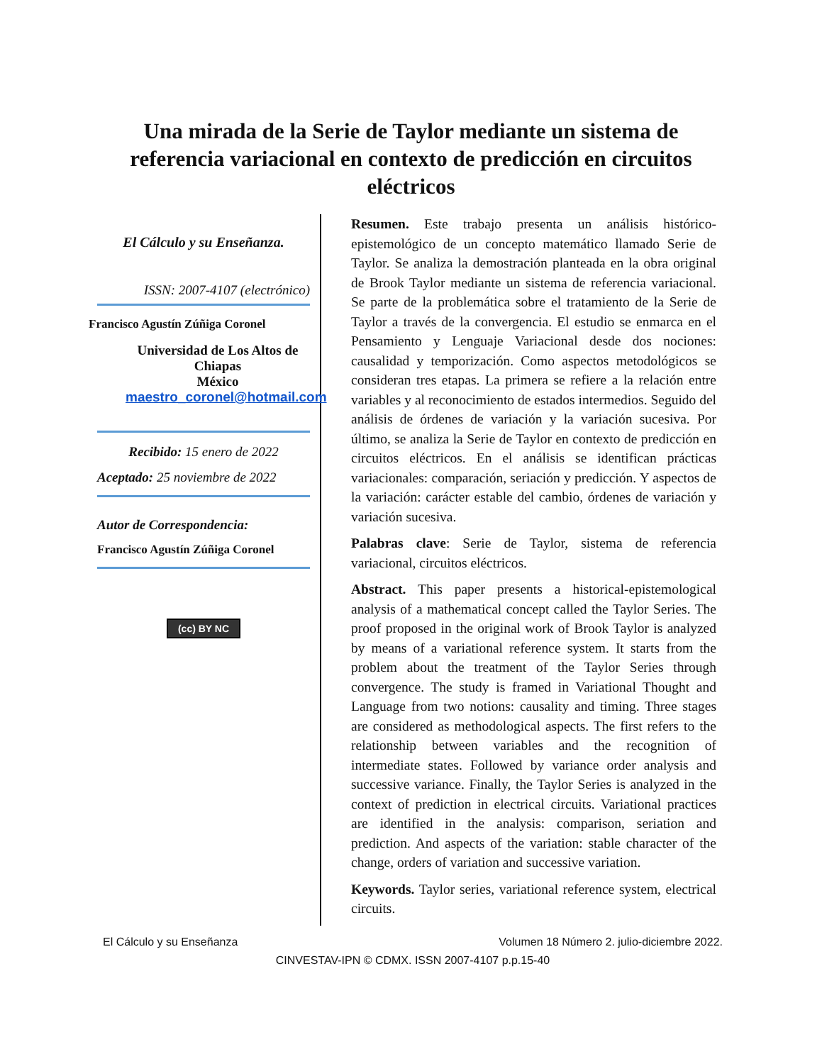Una mirada de la Serie de Taylor mediante un sistema de referencia variacional en contexto de predicción en circuitos eléctricos
El Cálculo y su Enseñanza.
ISSN: 2007-4107 (electrónico)
Francisco Agustín Zúñiga Coronel
Universidad de Los Altos de Chiapas
México
maestro_coronel@hotmail.com
Recibido: 15 enero de 2022
Aceptado: 25 noviembre de 2022
Autor de Correspondencia:
Francisco Agustín Zúñiga Coronel
(cc) BY NC
Resumen. Este trabajo presenta un análisis histórico-epistemológico de un concepto matemático llamado Serie de Taylor. Se analiza la demostración planteada en la obra original de Brook Taylor mediante un sistema de referencia variacional. Se parte de la problemática sobre el tratamiento de la Serie de Taylor a través de la convergencia. El estudio se enmarca en el Pensamiento y Lenguaje Variacional desde dos nociones: causalidad y temporización. Como aspectos metodológicos se consideran tres etapas. La primera se refiere a la relación entre variables y al reconocimiento de estados intermedios. Seguido del análisis de órdenes de variación y la variación sucesiva. Por último, se analiza la Serie de Taylor en contexto de predicción en circuitos eléctricos. En el análisis se identifican prácticas variacionales: comparación, seriación y predicción. Y aspectos de la variación: carácter estable del cambio, órdenes de variación y variación sucesiva.
Palabras clave: Serie de Taylor, sistema de referencia variacional, circuitos eléctricos.
Abstract. This paper presents a historical-epistemological analysis of a mathematical concept called the Taylor Series. The proof proposed in the original work of Brook Taylor is analyzed by means of a variational reference system. It starts from the problem about the treatment of the Taylor Series through convergence. The study is framed in Variational Thought and Language from two notions: causality and timing. Three stages are considered as methodological aspects. The first refers to the relationship between variables and the recognition of intermediate states. Followed by variance order analysis and successive variance. Finally, the Taylor Series is analyzed in the context of prediction in electrical circuits. Variational practices are identified in the analysis: comparison, seriation and prediction. And aspects of the variation: stable character of the change, orders of variation and successive variation.
Keywords. Taylor series, variational reference system, electrical circuits.
El Cálculo y su Enseñanza Volumen 18 Número 2. julio-diciembre 2022.
CINVESTAV-IPN © CDMX. ISSN 2007-4107 p.p.15-40